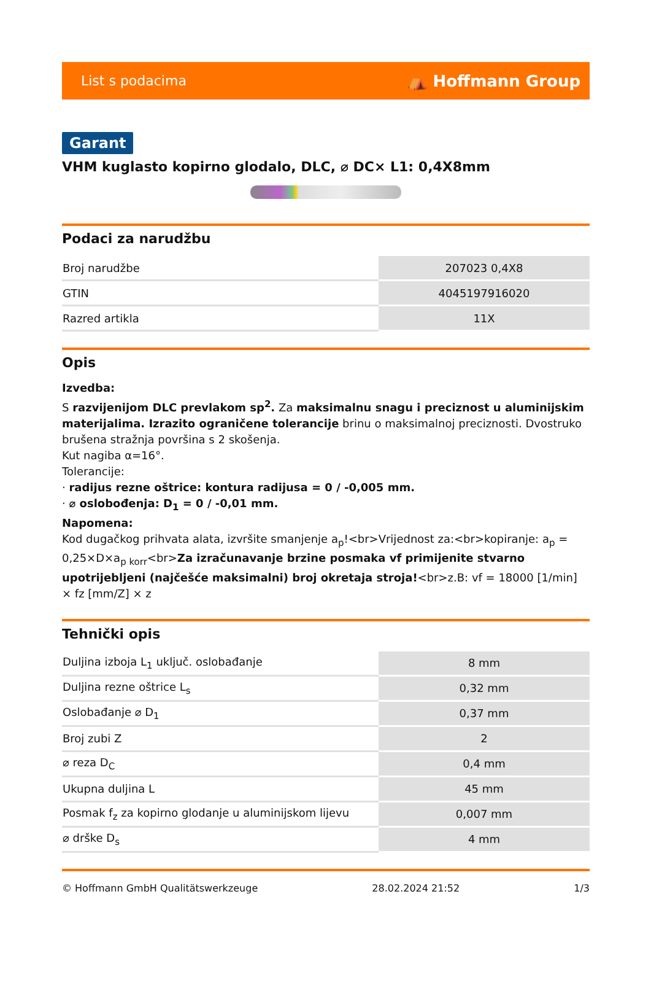List s podacima ⛺ Hoffmann Group
Garant
VHM kuglasto kopirno glodalo, DLC, ⌀ DC× L1: 0,4X8mm
Podaci za narudžbu
| Broj narudžbe | 207023 0,4X8 |
| GTIN | 4045197916020 |
| Razred artikla | 11X |
Opis
Izvedba:
S razvijenijom DLC prevlakom sp<sup>2</sup>. Za maksimalnu snagu i preciznost u aluminijskim materijalima. Izrazito ograničene tolerancije brinu o maksimalnoj preciznosti. Dvostruko brušena stražnja površina s 2 skošenja.
Kut nagiba α=16°.
Tolerancije:
· radijus rezne oštrice: kontura radijusa = 0 / -0,005 mm.
· ⌀ oslobođenja: D<sub>1</sub> = 0 / -0,01 mm.
Napomena:
Kod dugačkog prihvata alata, izvršite smanjenje a<sub>p</sub>!<br>Vrijednost za:<br>kopiranje: a<sub>p</sub> = 0,25×D×a<sub>p korr</sub><br>Za izračunavanje brzine posmaka vf primijenite stvarno upotrijebljeni (najčešće maksimalni) broj okretaja stroja!<br>z.B: vf = 18000 [1/min] × fz [mm/Z] × z
Tehnički opis
| Duljina izboja L<sub>1</sub> uključ. oslobađanje | 8 mm |
| Duljina rezne oštrice L<sub>s</sub> | 0,32 mm |
| Oslobađanje ⌀ D<sub>1</sub> | 0,37 mm |
| Broj zubi Z | 2 |
| ⌀ reza D<sub>C</sub> | 0,4 mm |
| Ukupna duljina L | 45 mm |
| Posmak f<sub>z</sub> za kopirno glodanje u aluminijskom lijevu | 0,007 mm |
| ⌀ drške D<sub>s</sub> | 4 mm |
© Hoffmann GmbH Qualitätswerkzeuge 28.02.2024 21:52 1/3